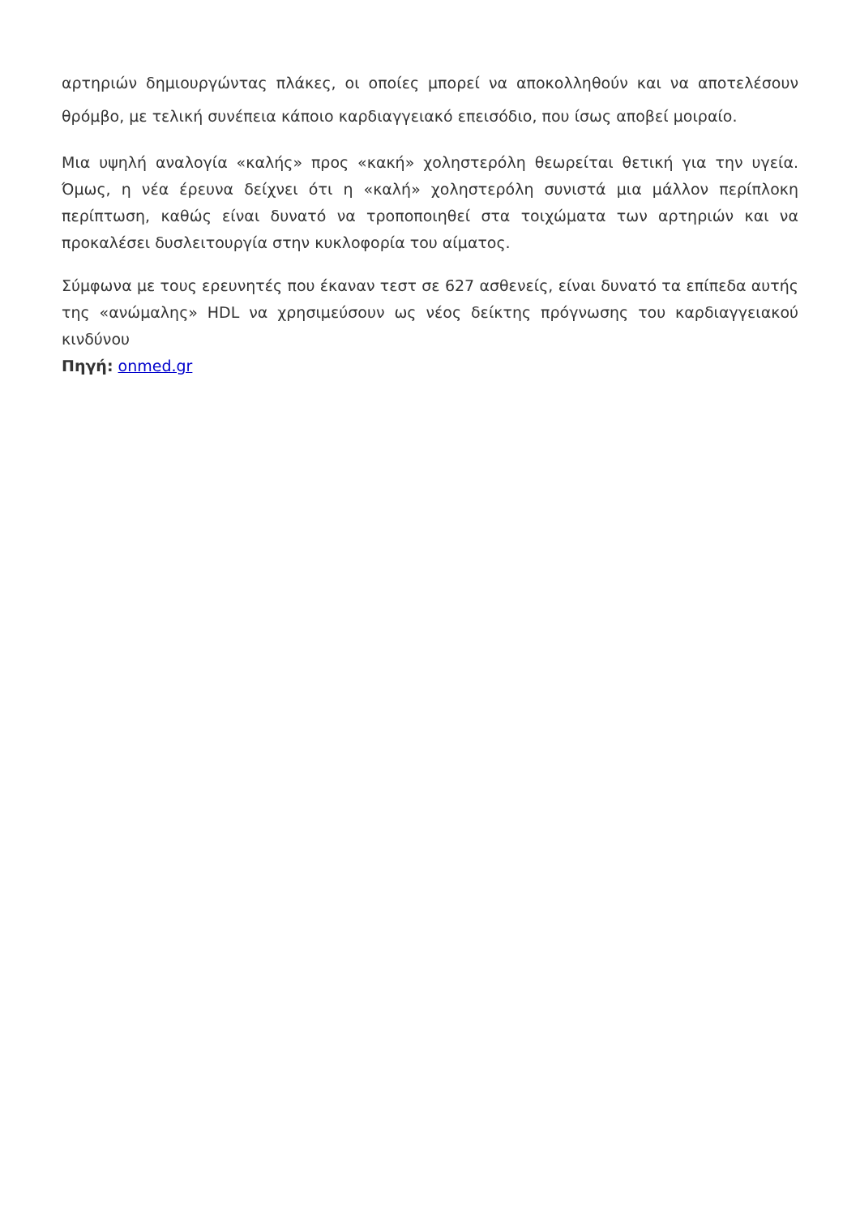αρτηριών δημιουργώντας πλάκες, οι οποίες μπορεί να αποκολληθούν και να αποτελέσουν θρόμβο, με τελική συνέπεια κάποιο καρδιαγγειακό επεισόδιο, που ίσως αποβεί μοιραίο.
Μια υψηλή αναλογία «καλής» προς «κακή» χοληστερόλη θεωρείται θετική για την υγεία. Όμως, η νέα έρευνα δείχνει ότι η «καλή» χοληστερόλη συνιστά μια μάλλον περίπλοκη περίπτωση, καθώς είναι δυνατό να τροποποιηθεί στα τοιχώματα των αρτηριών και να προκαλέσει δυσλειτουργία στην κυκλοφορία του αίματος.
Σύμφωνα με τους ερευνητές που έκαναν τεστ σε 627 ασθενείς, είναι δυνατό τα επίπεδα αυτής της «ανώμαλης» HDL να χρησιμεύσουν ως νέος δείκτης πρόγνωσης του καρδιαγγειακού κινδύνου
Πηγή: onmed.gr